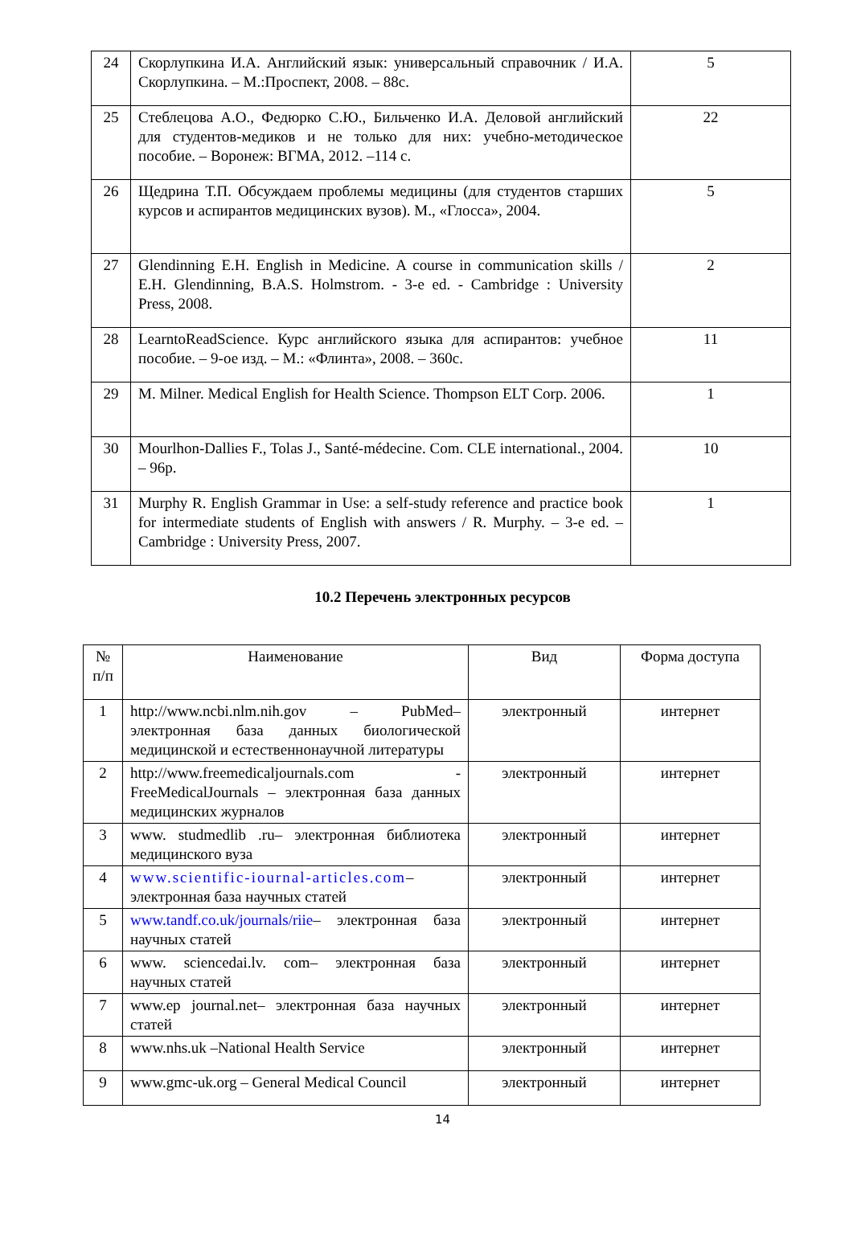| 24 | Скорлупкина И.А. Английский язык: универсальный справочник / И.А. Скорлупкина. – М.:Проспект, 2008. – 88с. | 5 |
| 25 | Стеблецова А.О., Федюрко С.Ю., Бильченко И.А. Деловой английский для студентов-медиков и не только для них: учебно-методическое пособие. – Воронеж: ВГМА, 2012. –114 с. | 22 |
| 26 | Щедрина Т.П. Обсуждаем проблемы медицины (для студентов старших курсов и аспирантов медицинских вузов). М., «Глосса», 2004. | 5 |
| 27 | Glendinning E.H. English in Medicine. A course in communication skills / E.H. Glendinning, B.A.S. Holmstrom. - 3-е ed. - Cambridge : University Press, 2008. | 2 |
| 28 | LearntoReadScience. Курс английского языка для аспирантов: учебное пособие. – 9-ое изд. – М.: «Флинта», 2008. – 360с. | 11 |
| 29 | M. Milner. Medical English for Health Science. Thompson ELT Corp. 2006. | 1 |
| 30 | Mourlhon-Dallies F., Tolas J., Santé-médecine. Com. CLE international., 2004. – 96p. | 10 |
| 31 | Murphy R. English Grammar in Use: a self-study reference and practice book for intermediate students of English with answers / R. Murphy. – 3-е ed. – Cambridge : University Press, 2007. | 1 |
10.2 Перечень электронных ресурсов
| № п/п | Наименование | Вид | Форма доступа |
| --- | --- | --- | --- |
| 1 | http://www.ncbi.nlm.nih.gov – PubMed– электронная база данных биологической медицинской и естественнонаучной литературы | электронный | интернет |
| 2 | http://www.freemedicaljournals.com - FreeMedicalJournals – электронная база данных медицинских журналов | электронный | интернет |
| 3 | www. studmedlib .ru – электронная библиотека медицинского вуза | электронный | интернет |
| 4 | www.scientific-iournal-articles.com – электронная база научных статей | электронный | интернет |
| 5 | www.tandf.co.uk/journals/riie – электронная база научных статей | электронный | интернет |
| 6 | www. sciencedai.lv. com – электронная база научных статей | электронный | интернет |
| 7 | www.ep journal.net – электронная база научных статей | электронный | интернет |
| 8 | www.nhs.uk –National Health Service | электронный | интернет |
| 9 | www.gmc-uk.org – General Medical Council | электронный | интернет |
14